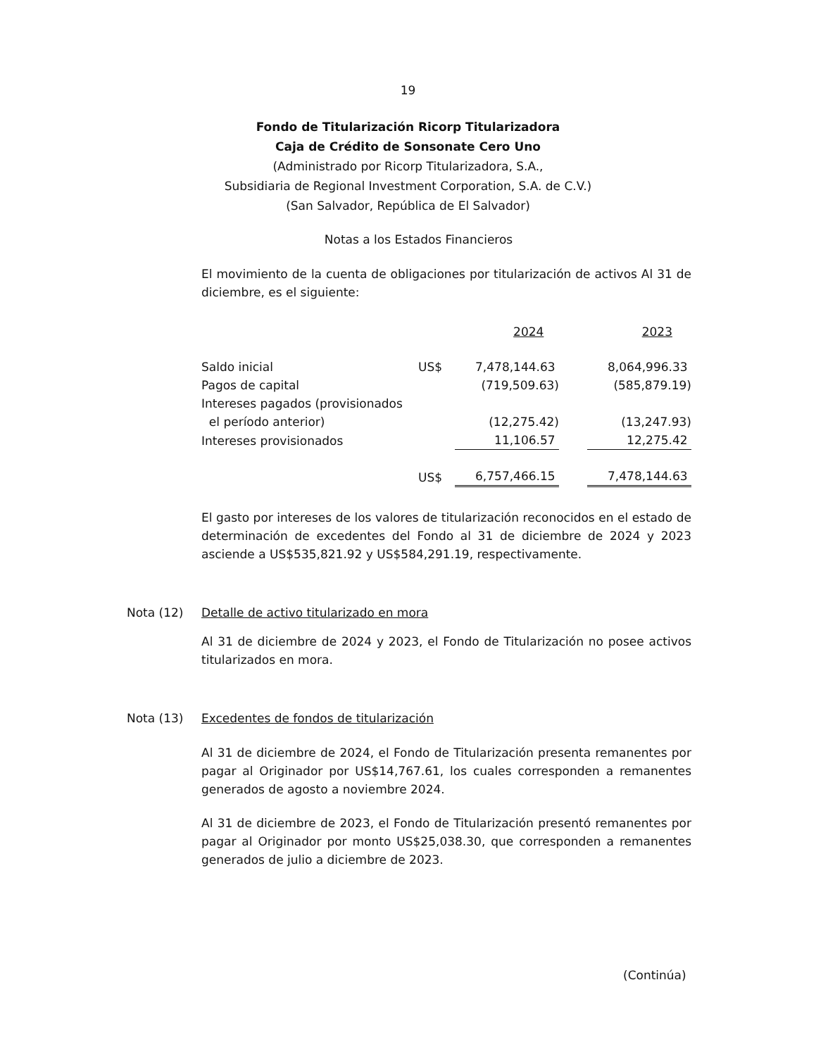19
Fondo de Titularización Ricorp Titularizadora
Caja de Crédito de Sonsonate Cero Uno
(Administrado por Ricorp Titularizadora, S.A.,
Subsidiaria de Regional Investment Corporation, S.A. de C.V.)
(San Salvador, República de El Salvador)
Notas a los Estados Financieros
El movimiento de la cuenta de obligaciones por titularización de activos Al 31 de diciembre, es el siguiente:
| | | 2024 | 2023 |
| Saldo inicial | US$ | 7,478,144.63 | 8,064,996.33 |
| Pagos de capital | | (719,509.63) | (585,879.19) |
| Intereses pagados (provisionados | | | |
| el período anterior) | | (12,275.42) | (13,247.93) |
| Intereses provisionados | | 11,106.57 | 12,275.42 |
| | US$ | 6,757,466.15 | 7,478,144.63 |
El gasto por intereses de los valores de titularización reconocidos en el estado de determinación de excedentes del Fondo al 31 de diciembre de 2024 y 2023 asciende a US$535,821.92 y US$584,291.19, respectivamente.
Nota (12) Detalle de activo titularizado en mora
Al 31 de diciembre de 2024 y 2023, el Fondo de Titularización no posee activos titularizados en mora.
Nota (13) Excedentes de fondos de titularización
Al 31 de diciembre de 2024, el Fondo de Titularización presenta remanentes por pagar al Originador por US$14,767.61, los cuales corresponden a remanentes generados de agosto a noviembre 2024.
Al 31 de diciembre de 2023, el Fondo de Titularización presentó remanentes por pagar al Originador por monto US$25,038.30, que corresponden a remanentes generados de julio a diciembre de 2023.
(Continúa)